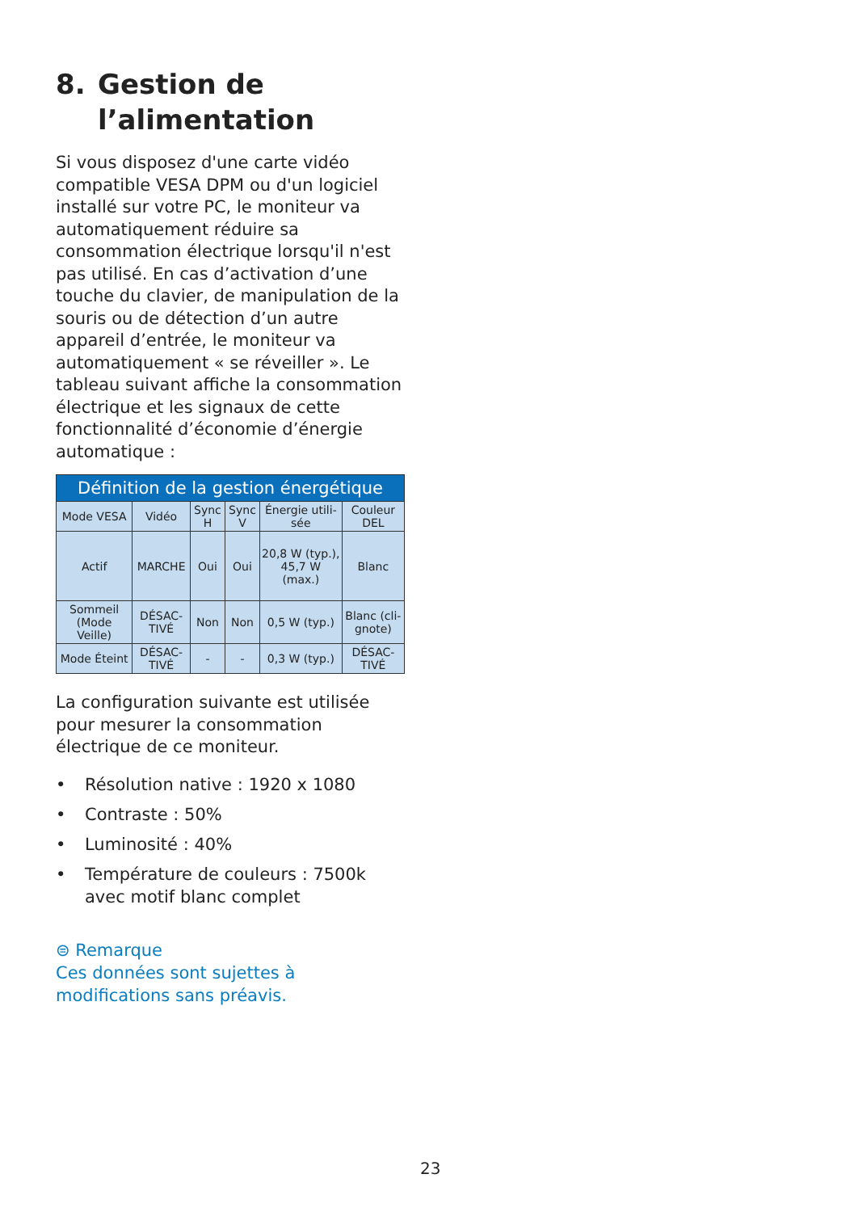8. Gestion de
l’alimentation
Si vous disposez d'une carte vidéo compatible VESA DPM ou d'un logiciel installé sur votre PC, le moniteur va automatiquement réduire sa consommation électrique lorsqu'il n'est pas utilisé. En cas d’activation d’une touche du clavier, de manipulation de la souris ou de détection d’un autre appareil d’entrée, le moniteur va automatiquement « se réveiller ». Le tableau suivant affiche la consommation électrique et les signaux de cette fonctionnalité d’économie d’énergie automatique :
| Définition de la gestion énergétique | | | | | |
| --- | --- | --- | --- | --- | --- |
| Mode VESA | Vidéo | Sync H | Sync V | Énergie utili-sée | Couleur DEL |
| Actif | MARCHE | Oui | Oui | 20,8 W (typ.), 45,7 W (max.) | Blanc |
| Sommeil (Mode Veille) | DÉSAC-TIVÉ | Non | Non | 0,5 W (typ.) | Blanc (cli-gnote) |
| Mode Éteint | DÉSAC-TIVÉ | - | - | 0,3 W (typ.) | DÉSAC-TIVÉ |
La configuration suivante est utilisée pour mesurer la consommation électrique de ce moniteur.
• Résolution native : 1920 x 1080
• Contraste : 50%
• Luminosité : 40%
• Température de couleurs : 7500k avec motif blanc complet
⊜ Remarque
Ces données sont sujettes à modifications sans préavis.
23